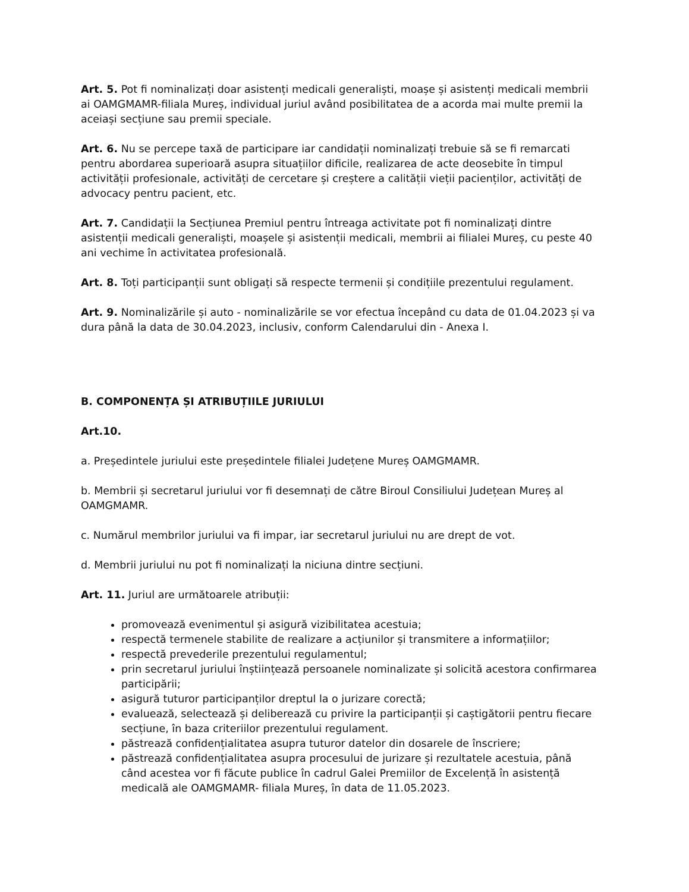Art. 5. Pot fi nominalizați doar asistenți medicali generaliști, moașe și asistenți medicali membrii ai OAMGMAMR-filiala Mureș, individual juriul având posibilitatea de a acorda mai multe premii la aceiași secțiune sau premii speciale.
Art. 6. Nu se percepe taxă de participare iar candidații nominalizați trebuie să se fi remarcati pentru abordarea superioară asupra situațiilor dificile, realizarea de acte deosebite în timpul activității profesionale, activități de cercetare și creștere a calității vieții pacienților, activități de advocacy pentru pacient, etc.
Art. 7. Candidații la Secțiunea Premiul pentru întreaga activitate pot fi nominalizați dintre asistenții medicali generaliști, moașele și asistenții medicali, membrii ai filialei Mureș, cu peste 40 ani vechime în activitatea profesională.
Art. 8. Toți participanții sunt obligați să respecte termenii și condițiile prezentului regulament.
Art. 9. Nominalizările și auto - nominalizările se vor efectua începând cu data de 01.04.2023 și va dura până la data de 30.04.2023, inclusiv, conform Calendarului din - Anexa I.
B. COMPONENȚA ȘI ATRIBUȚIILE JURIULUI
Art.10.
a. Președintele juriului este președintele filialei Județene Mureș OAMGMAMR.
b. Membrii și secretarul juriului vor fi desemnați de către Biroul Consiliului Județean Mureș al OAMGMAMR.
c. Numărul membrilor juriului va fi impar, iar secretarul juriului nu are drept de vot.
d. Membrii juriului nu pot fi nominalizați la niciuna dintre secțiuni.
Art. 11. Juriul are următoarele atribuții:
promovează evenimentul și asigură vizibilitatea acestuia;
respectă termenele stabilite de realizare a acțiunilor și transmitere a informațiilor;
respectă prevederile prezentului regulamentul;
prin secretarul juriului înștiințează persoanele nominalizate și solicită acestora confirmarea participării;
asigură tuturor participanților dreptul la o jurizare corectă;
evaluează, selectează și deliberează cu privire la participanții și caștigătorii pentru fiecare secțiune, în baza criteriilor prezentului regulament.
păstrează confidențialitatea asupra tuturor datelor din dosarele de înscriere;
păstrează confidențialitatea asupra procesului de jurizare și rezultatele acestuia, până când acestea vor fi făcute publice în cadrul Galei Premiilor de Excelență în asistență medicală ale OAMGMAMR- filiala Mureș, în data de 11.05.2023.